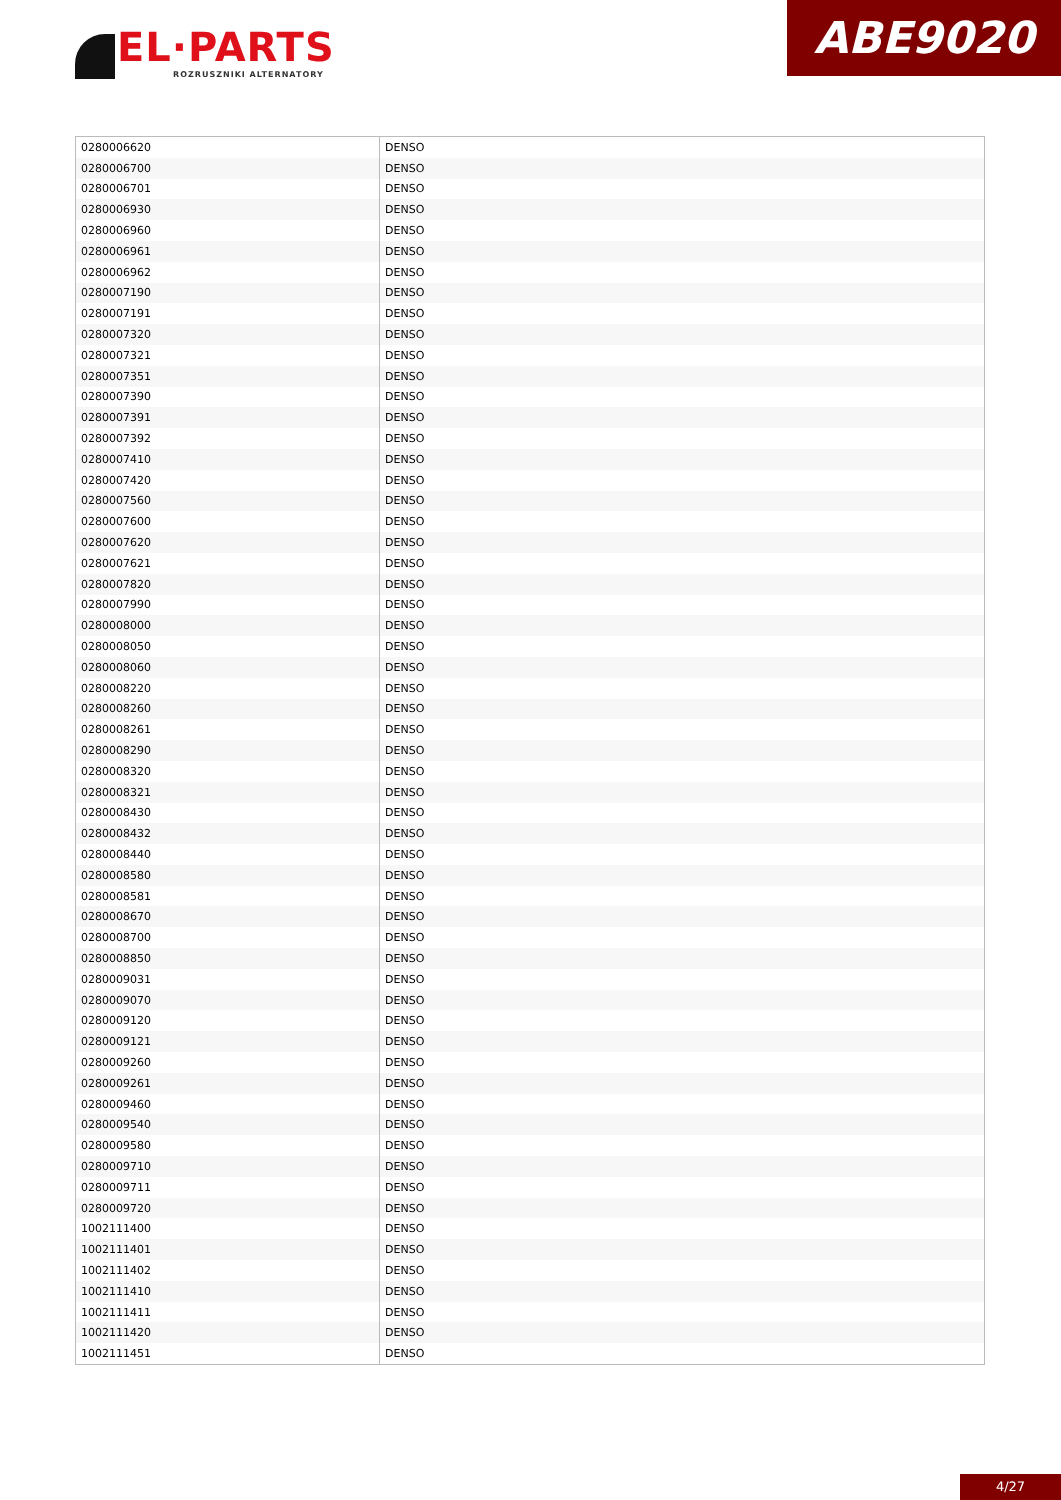EL·PARTS
ROZRUSZNIKI ALTERNATORY
ABE9020
| 0280006620 | DENSO |
| 0280006700 | DENSO |
| 0280006701 | DENSO |
| 0280006930 | DENSO |
| 0280006960 | DENSO |
| 0280006961 | DENSO |
| 0280006962 | DENSO |
| 0280007190 | DENSO |
| 0280007191 | DENSO |
| 0280007320 | DENSO |
| 0280007321 | DENSO |
| 0280007351 | DENSO |
| 0280007390 | DENSO |
| 0280007391 | DENSO |
| 0280007392 | DENSO |
| 0280007410 | DENSO |
| 0280007420 | DENSO |
| 0280007560 | DENSO |
| 0280007600 | DENSO |
| 0280007620 | DENSO |
| 0280007621 | DENSO |
| 0280007820 | DENSO |
| 0280007990 | DENSO |
| 0280008000 | DENSO |
| 0280008050 | DENSO |
| 0280008060 | DENSO |
| 0280008220 | DENSO |
| 0280008260 | DENSO |
| 0280008261 | DENSO |
| 0280008290 | DENSO |
| 0280008320 | DENSO |
| 0280008321 | DENSO |
| 0280008430 | DENSO |
| 0280008432 | DENSO |
| 0280008440 | DENSO |
| 0280008580 | DENSO |
| 0280008581 | DENSO |
| 0280008670 | DENSO |
| 0280008700 | DENSO |
| 0280008850 | DENSO |
| 0280009031 | DENSO |
| 0280009070 | DENSO |
| 0280009120 | DENSO |
| 0280009121 | DENSO |
| 0280009260 | DENSO |
| 0280009261 | DENSO |
| 0280009460 | DENSO |
| 0280009540 | DENSO |
| 0280009580 | DENSO |
| 0280009710 | DENSO |
| 0280009711 | DENSO |
| 0280009720 | DENSO |
| 1002111400 | DENSO |
| 1002111401 | DENSO |
| 1002111402 | DENSO |
| 1002111410 | DENSO |
| 1002111411 | DENSO |
| 1002111420 | DENSO |
| 1002111451 | DENSO |
4/27